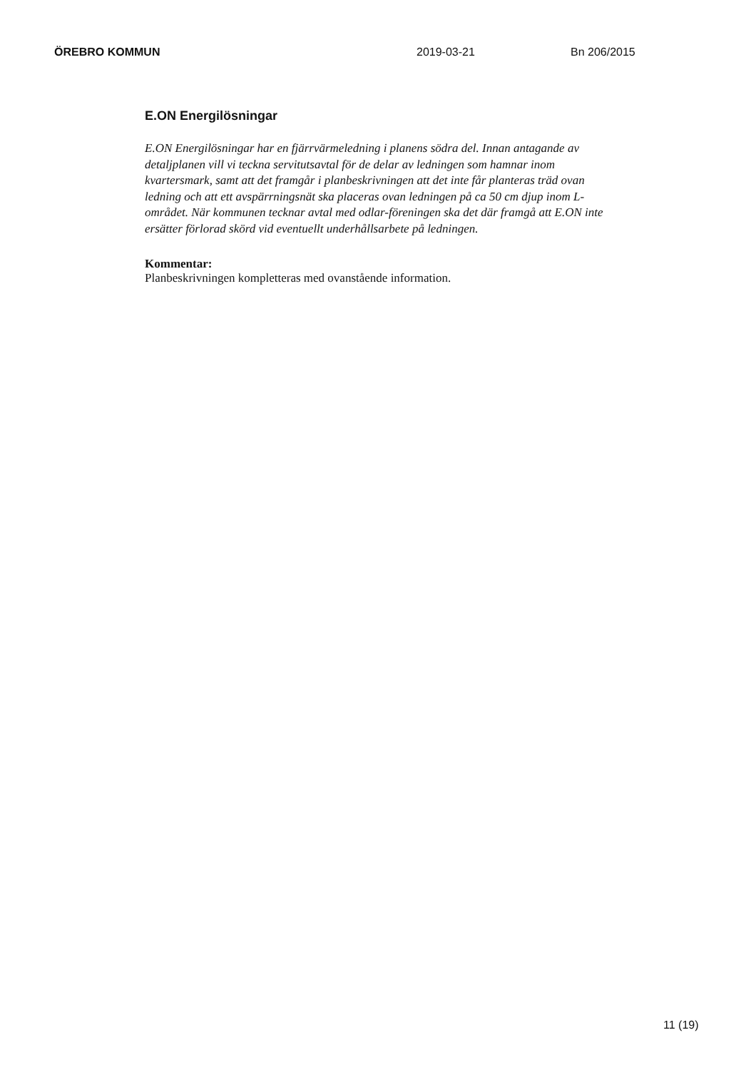ÖREBRO KOMMUN 2019-03-21 Bn 206/2015
E.ON Energilösningar
E.ON Energilösningar har en fjärrvärmeledning i planens södra del. Innan antagande av detaljplanen vill vi teckna servitutsavtal för de delar av ledningen som hamnar inom kvartersmark, samt att det framgår i planbeskrivningen att det inte får planteras träd ovan ledning och att ett avspärrningsnät ska placeras ovan ledningen på ca 50 cm djup inom L-området. När kommunen tecknar avtal med odlar-föreningen ska det där framgå att E.ON inte ersätter förlorad skörd vid eventuellt underhållsarbete på ledningen.
Kommentar:
Planbeskrivningen kompletteras med ovanstående information.
11 (19)